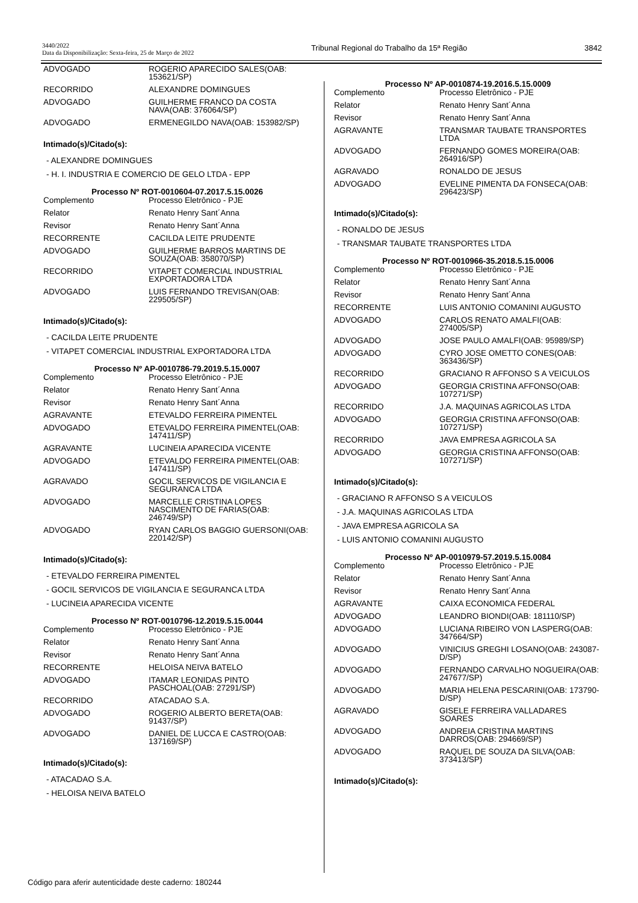3440/2022
Data da Disponibilização: Sexta-feira, 25 de Março de 2022
Tribunal Regional do Trabalho da 15ª Região
3842
| ADVOGADO | ROGERIO APARECIDO SALES(OAB: 153621/SP) |
| RECORRIDO | ALEXANDRE DOMINGUES |
| ADVOGADO | GUILHERME FRANCO DA COSTA NAVA(OAB: 376064/SP) |
| ADVOGADO | ERMENEGILDO NAVA(OAB: 153982/SP) |
Intimado(s)/Citado(s):
- ALEXANDRE DOMINGUES
- H. I. INDUSTRIA E COMERCIO DE GELO LTDA - EPP
Processo Nº ROT-0010604-07.2017.5.15.0026
| Complemento | Processo Eletrônico - PJE |
| Relator | Renato Henry Sant´Anna |
| Revisor | Renato Henry Sant´Anna |
| RECORRENTE | CACILDA LEITE PRUDENTE |
| ADVOGADO | GUILHERME BARROS MARTINS DE SOUZA(OAB: 358070/SP) |
| RECORRIDO | VITAPET COMERCIAL INDUSTRIAL EXPORTADORA LTDA |
| ADVOGADO | LUIS FERNANDO TREVISAN(OAB: 229505/SP) |
Intimado(s)/Citado(s):
- CACILDA LEITE PRUDENTE
- VITAPET COMERCIAL INDUSTRIAL EXPORTADORA LTDA
Processo Nº AP-0010786-79.2019.5.15.0007
| Complemento | Processo Eletrônico - PJE |
| Relator | Renato Henry Sant´Anna |
| Revisor | Renato Henry Sant´Anna |
| AGRAVANTE | ETEVALDO FERREIRA PIMENTEL |
| ADVOGADO | ETEVALDO FERREIRA PIMENTEL(OAB: 147411/SP) |
| AGRAVANTE | LUCINEIA APARECIDA VICENTE |
| ADVOGADO | ETEVALDO FERREIRA PIMENTEL(OAB: 147411/SP) |
| AGRAVADO | GOCIL SERVICOS DE VIGILANCIA E SEGURANCA LTDA |
| ADVOGADO | MARCELLE CRISTINA LOPES NASCIMENTO DE FARIAS(OAB: 246749/SP) |
| ADVOGADO | RYAN CARLOS BAGGIO GUERSONI(OAB: 220142/SP) |
Intimado(s)/Citado(s):
- ETEVALDO FERREIRA PIMENTEL
- GOCIL SERVICOS DE VIGILANCIA E SEGURANCA LTDA
- LUCINEIA APARECIDA VICENTE
Processo Nº ROT-0010796-12.2019.5.15.0044
| Complemento | Processo Eletrônico - PJE |
| Relator | Renato Henry Sant´Anna |
| Revisor | Renato Henry Sant´Anna |
| RECORRENTE | HELOISA NEIVA BATELO |
| ADVOGADO | ITAMAR LEONIDAS PINTO PASCHOAL(OAB: 27291/SP) |
| RECORRIDO | ATACADAO S.A. |
| ADVOGADO | ROGERIO ALBERTO BERETA(OAB: 91437/SP) |
| ADVOGADO | DANIEL DE LUCCA E CASTRO(OAB: 137169/SP) |
Intimado(s)/Citado(s):
- ATACADAO S.A.
- HELOISA NEIVA BATELO
Processo Nº AP-0010874-19.2016.5.15.0009
| Complemento | Processo Eletrônico - PJE |
| Relator | Renato Henry Sant´Anna |
| Revisor | Renato Henry Sant´Anna |
| AGRAVANTE | TRANSMAR TAUBATE TRANSPORTES LTDA |
| ADVOGADO | FERNANDO GOMES MOREIRA(OAB: 264916/SP) |
| AGRAVADO | RONALDO DE JESUS |
| ADVOGADO | EVELINE PIMENTA DA FONSECA(OAB: 296423/SP) |
Intimado(s)/Citado(s):
- RONALDO DE JESUS
- TRANSMAR TAUBATE TRANSPORTES LTDA
Processo Nº ROT-0010966-35.2018.5.15.0006
| Complemento | Processo Eletrônico - PJE |
| Relator | Renato Henry Sant´Anna |
| Revisor | Renato Henry Sant´Anna |
| RECORRENTE | LUIS ANTONIO COMANINI AUGUSTO |
| ADVOGADO | CARLOS RENATO AMALFI(OAB: 274005/SP) |
| ADVOGADO | JOSE PAULO AMALFI(OAB: 95989/SP) |
| ADVOGADO | CYRO JOSE OMETTO CONES(OAB: 363436/SP) |
| RECORRIDO | GRACIANO R AFFONSO S A VEICULOS |
| ADVOGADO | GEORGIA CRISTINA AFFONSO(OAB: 107271/SP) |
| RECORRIDO | J.A. MAQUINAS AGRICOLAS LTDA |
| ADVOGADO | GEORGIA CRISTINA AFFONSO(OAB: 107271/SP) |
| RECORRIDO | JAVA EMPRESA AGRICOLA SA |
| ADVOGADO | GEORGIA CRISTINA AFFONSO(OAB: 107271/SP) |
Intimado(s)/Citado(s):
- GRACIANO R AFFONSO S A VEICULOS
- J.A. MAQUINAS AGRICOLAS LTDA
- JAVA EMPRESA AGRICOLA SA
- LUIS ANTONIO COMANINI AUGUSTO
Processo Nº AP-0010979-57.2019.5.15.0084
| Complemento | Processo Eletrônico - PJE |
| Relator | Renato Henry Sant´Anna |
| Revisor | Renato Henry Sant´Anna |
| AGRAVANTE | CAIXA ECONOMICA FEDERAL |
| ADVOGADO | LEANDRO BIONDI(OAB: 181110/SP) |
| ADVOGADO | LUCIANA RIBEIRO VON LASPERG(OAB: 347664/SP) |
| ADVOGADO | VINICIUS GREGHI LOSANO(OAB: 243087-D/SP) |
| ADVOGADO | FERNANDO CARVALHO NOGUEIRA(OAB: 247677/SP) |
| ADVOGADO | MARIA HELENA PESCARINI(OAB: 173790-D/SP) |
| AGRAVADO | GISELE FERREIRA VALLADARES SOARES |
| ADVOGADO | ANDREIA CRISTINA MARTINS DARROS(OAB: 294669/SP) |
| ADVOGADO | RAQUEL DE SOUZA DA SILVA(OAB: 373413/SP) |
Intimado(s)/Citado(s):
Código para aferir autenticidade deste caderno: 180244